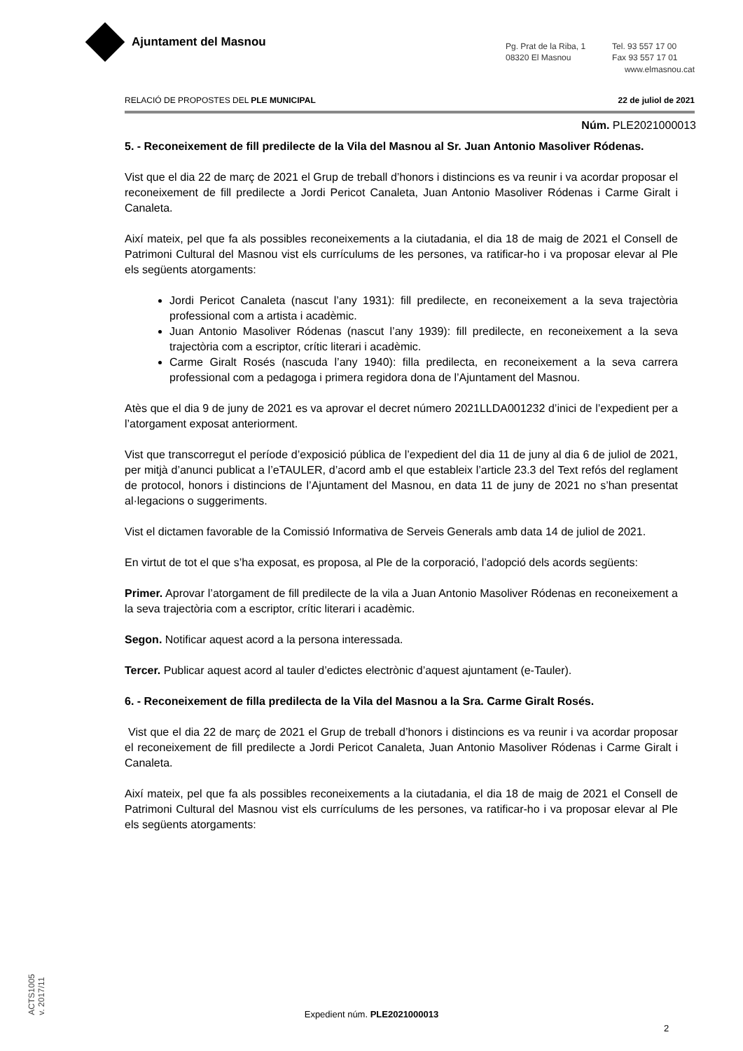Ajuntament del Masnou
Pg. Prat de la Riba, 1
08320 El Masnou
Tel. 93 557 17 00
Fax 93 557 17 01
www.elmasnou.cat
RELACIÓ DE PROPOSTES DEL PLE MUNICIPAL 22 de juliol de 2021
Núm. PLE2021000013
5. - Reconeixement de fill predilecte de la Vila del Masnou al Sr. Juan Antonio Masoliver Ródenas.
Vist que el dia 22 de març de 2021 el Grup de treball d’honors i distincions es va reunir i va acordar proposar el reconeixement de fill predilecte a Jordi Pericot Canaleta, Juan Antonio Masoliver Ródenas i Carme Giralt i Canaleta.
Així mateix, pel que fa als possibles reconeixements a la ciutadania, el dia 18 de maig de 2021 el Consell de Patrimoni Cultural del Masnou vist els currículums de les persones, va ratificar-ho i va proposar elevar al Ple els següents atorgaments:
Jordi Pericot Canaleta (nascut l’any 1931): fill predilecte, en reconeixement a la seva trajectòria professional com a artista i acadèmic.
Juan Antonio Masoliver Ródenas (nascut l’any 1939): fill predilecte, en reconeixement a la seva trajectòria com a escriptor, crític literari i acadèmic.
Carme Giralt Rosés (nascuda l’any 1940): filla predilecta, en reconeixement a la seva carrera professional com a pedagoga i primera regidora dona de l’Ajuntament del Masnou.
Atès que el dia 9 de juny de 2021 es va aprovar el decret número 2021LLDA001232 d’inici de l’expedient per a l’atorgament exposat anteriorment.
Vist que transcorregut el període d’exposició pública de l’expedient del dia 11 de juny al dia 6 de juliol de 2021, per mitjà d’anunci publicat a l’eTAULER, d’acord amb el que estableix l’article 23.3 del Text refós del reglament de protocol, honors i distincions de l’Ajuntament del Masnou, en data 11 de juny de 2021 no s’han presentat al·legacions o suggeriments.
Vist el dictamen favorable de la Comissió Informativa de Serveis Generals amb data 14 de juliol de 2021.
En virtut de tot el que s’ha exposat, es proposa, al Ple de la corporació, l’adopció dels acords següents:
Primer. Aprovar l’atorgament de fill predilecte de la vila a Juan Antonio Masoliver Ródenas en reconeixement a la seva trajectòria com a escriptor, crític literari i acadèmic.
Segon. Notificar aquest acord a la persona interessada.
Tercer. Publicar aquest acord al tauler d’edictes electrònic d’aquest ajuntament (e-Tauler).
6. - Reconeixement de filla predilecta de la Vila del Masnou a la Sra. Carme Giralt Rosés.
Vist que el dia 22 de març de 2021 el Grup de treball d’honors i distincions es va reunir i va acordar proposar el reconeixement de fill predilecte a Jordi Pericot Canaleta, Juan Antonio Masoliver Ródenas i Carme Giralt i Canaleta.
Així mateix, pel que fa als possibles reconeixements a la ciutadania, el dia 18 de maig de 2021 el Consell de Patrimoni Cultural del Masnou vist els currículums de les persones, va ratificar-ho i va proposar elevar al Ple els següents atorgaments:
ACTS1005
v. 2017/11
Expedient núm. PLE2021000013
2